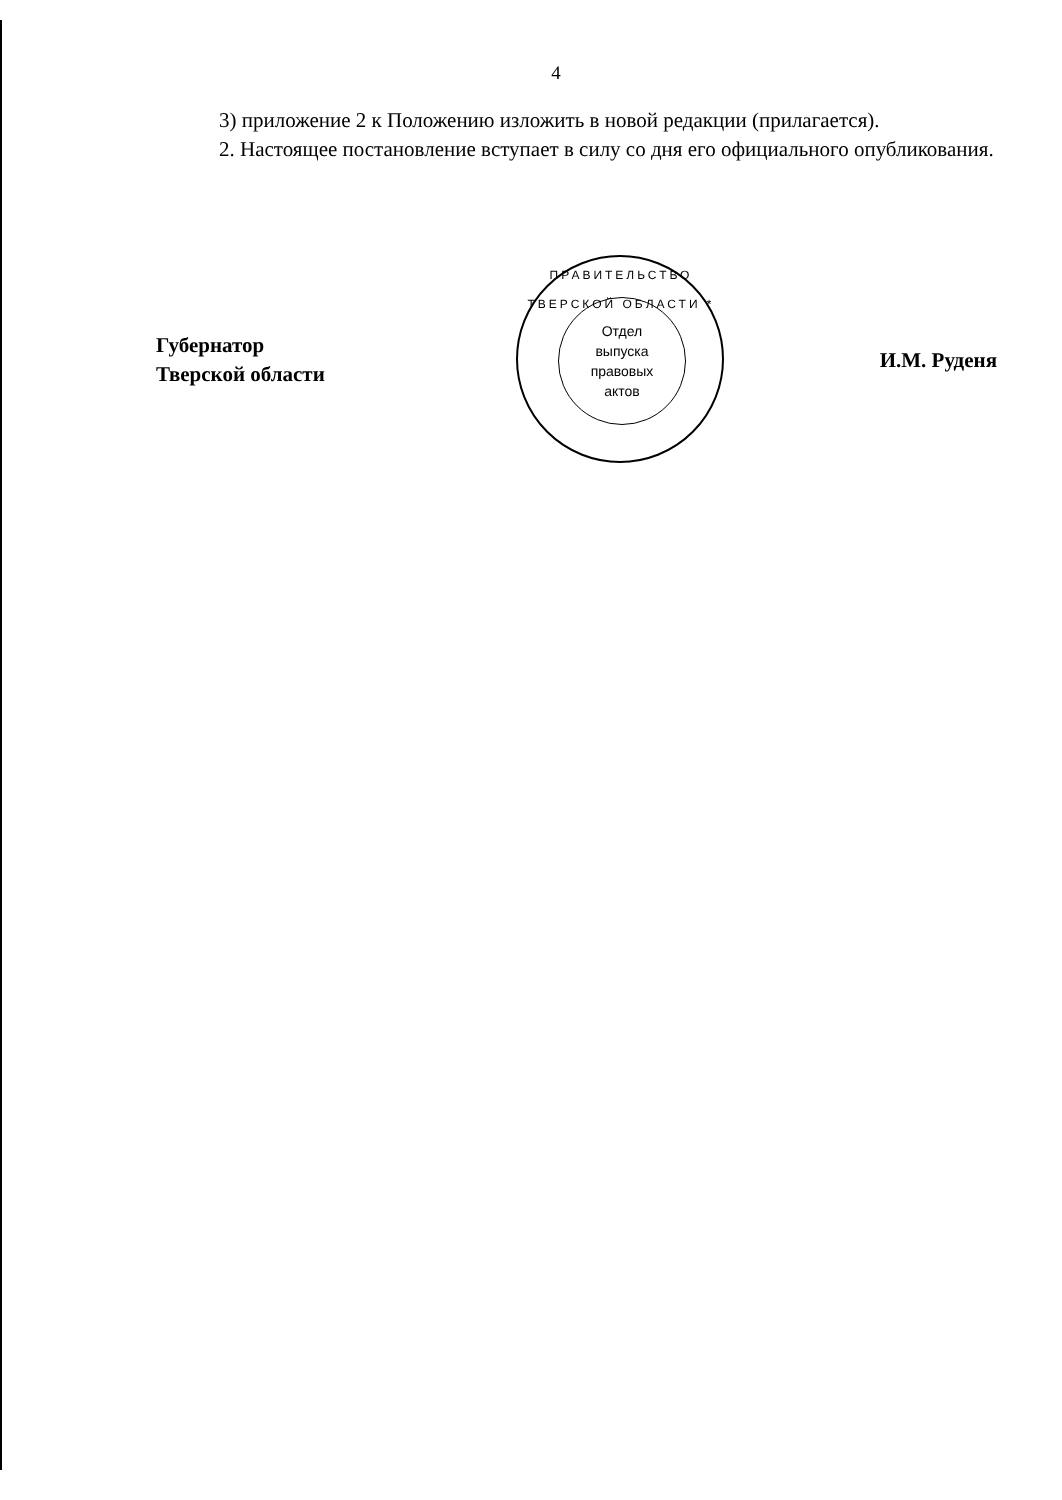4
3) приложение 2 к Положению изложить в новой редакции (прилагается).
2. Настоящее постановление вступает в силу со дня его официального опубликования.
Губернатор
Тверской области
ПРАВИТЕЛЬСТВО ТВЕРСКОЙ ОБЛАСТИ *
Отдел
выпуска
правовых
актов
И.М. Руденя